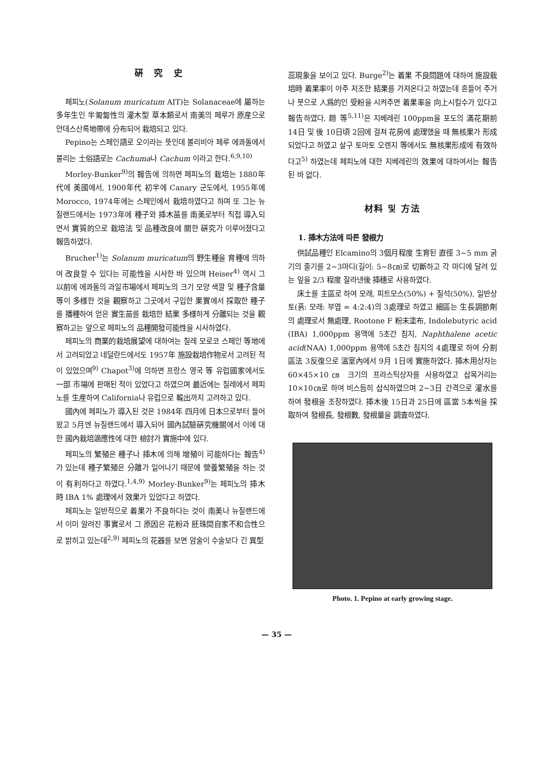硏 究 史
페피노(Solanum muricatum AIT)는 Solanaceae에 屬하는 多年生인 半匍匐性의 灌木型 草本類로서 南美의 페루가 原産으로 안데스산록地帶에 分布되어 栽培되고 있다.
Pepino는 스페인語로 오이라는 뜻인데 볼리비아 페루 에콰돌에서 불리는 土俗語로는 Cachuma나 Cachum 이라고 한다.<sup>6,9,10)</sup>
Morley-Bunker<sup>9)</sup>의 報告에 의하면 페피노의 栽培는 1880年代에 美國에서, 1900年代 初半에 Canary 군도에서, 1955年에 Morocco, 1974年에는 스페인에서 栽培하였다고 하며 또 그는 뉴질랜드에서는 1973年에 種子와 揷木苗를 南美로부터 직접 導入되면서 實質的으로 栽培法 및 品種改良에 關한 硏究가 이루어졌다고 報告하였다.
Brucher<sup>1)</sup>는 Solanum muricatum의 野生種을 育種에 의하여 改良할 수 있다는 可能性을 시사한 바 있으며 Heiser<sup>4)</sup> 역시 그 以前에 에콰돌의 과일市場에서 페피노의 크기 모양 색깔 및 種子含量 等이 多様한 것을 觀察하고 그곳에서 구입한 果實에서 採取한 種子를 播種하여 얻은 實生苗를 栽培한 結果 多様하게 分離되는 것을 觀察하고는 앞으로 페피노의 品種開發可能性을 시사하였다.
페피노의 商業的栽培展望에 대하여는 칠레 모로코 스페인 等地에서 고려되었고 네덜란드에서도 1957年 施設栽培作物로서 고려된 적이 있었으며<sup>9)</sup> Chapot<sup>3)</sup>에 의하면 프랑스 영국 等 유럽國家에서도 一部 市場에 판매된 적이 있었다고 하였으며 最近에는 칠레에서 페피노를 生産하여 California나 유럽으로 輸出까지 고려하고 있다.
國內에 페피노가 導入된 것은 1984年 四月에 日本으로부터 들어왔고 5月엔 뉴질랜드에서 導入되어 國內試驗硏究機關에서 이에 대한 國內栽培適應性에 대한 檢討가 實施中에 있다.
페피노의 繁殖은 種子나 揷木에 의해 增殖이 可能하다는 報告<sup>4)</sup>가 있는데 種子繁殖은 分離가 일어나기 때문에 營養繁殖을 하는 것이 有利하다고 하였다.<sup>1,4,9)</sup> Morley-Bunker<sup>9)</sup>는 페피노의 揷木時 IBA 1% 處理에서 效果가 있었다고 하였다.
페피노는 일반적으로 着果가 不良하다는 것이 南美나 뉴질랜드에서 이미 알려진 事實로서 그 原因은 花粉과 胚珠間自家不和合性으로 밝히고 있는데<sup>2,9)</sup> 페피노의 花器를 보면 암술이 수술보다 긴 異型
蕊現象을 보이고 있다. Burge<sup>2)</sup>는 着果 不良問題에 대하여 施設栽培時 着果率이 아주 저조한 結果를 가져온다고 하였는데 흔들어 주거나 붓으로 人爲的인 受粉을 시켜주면 着果率을 向上시킬수가 있다고 報告하였다. 趙 等<sup>5,11)</sup>은 지베레린 100ppm을 포도의 滿花期前 14日 및 後 10日頃 2回에 걸쳐 花房에 處理했을 때 無核果가 形成되었다고 하였고 살구 토마토 오렌지 等에서도 無核果形成에 有效하다고<sup>5)</sup> 하였는데 페피노에 대한 지베레린의 效果에 대하여서는 報告된 바 없다.
材料 및 方法
1. 揷木方法에 따른 發根力
供試品種인 Elcamino의 3個月程度 生育된 直徑 3~5 mm 굵기의 줄기를 2~3마디(길이: 5~8㎝)로 切斷하고 각 마디에 달려 있는 잎을 2/3 程度 잘라낸後 揷穗로 사용하였다.
床土를 主區로 하여 모래, 피트모스(50%) + 질석(50%), 일반상토(흙: 모래: 부엽 = 4:2:4)의 3處理로 하였고 細區는 生長調節劑의 處理로서 無處理, Rootone F 粉末塗布, Indolebutyric acid (IBA) 1,000ppm 용액에 5초간 침지, Naphthalene acetic acid(NAA) 1,000ppm 용액에 5초간 침지의 4處理로 하여 分割區法 3反復으로 溫室內에서 9月 1日에 實施하였다. 揷木用상자는 60×45×10㎝ 크기의 프라스틱상자를 사용하였고 삽목거리는 10×10㎝로 하여 비스듬히 삽식하였으며 2~3日 간격으로 灌水를 하여 發根을 조장하였다. 揷木後 15日과 25日에 區當 5本씩을 採取하여 發根長, 發根數, 發根量을 調査하였다.
Photo. 1. Pepino at early growing stage.
— 35 —